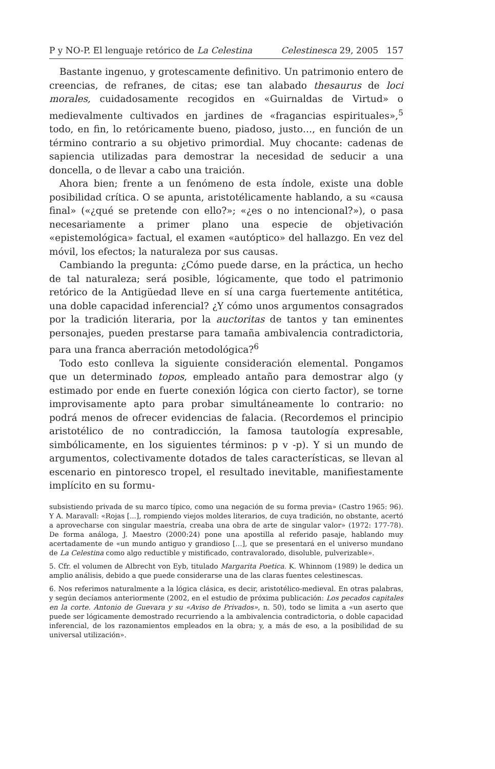P y NO-P. El lenguaje retórico de La Celestina Celestinesca 29, 2005 157
Bastante ingenuo, y grotescamente definitivo. Un patrimonio entero de creencias, de refranes, de citas; ese tan alabado thesaurus de loci morales, cuidadosamente recogidos en «Guirnaldas de Virtud» o medievalmente cultivados en jardines de «fragancias espirituales»,<sup>5</sup> todo, en fin, lo retóricamente bueno, piadoso, justo…, en función de un término contrario a su objetivo primordial. Muy chocante: cadenas de sapiencia utilizadas para demostrar la necesidad de seducir a una doncella, o de llevar a cabo una traición.
Ahora bien; frente a un fenómeno de esta índole, existe una doble posibilidad crítica. O se apunta, aristotélicamente hablando, a su «causa final» («¿qué se pretende con ello?»; «¿es o no intencional?»), o pasa necesariamente a primer plano una especie de objetivación «epistemológica» factual, el examen «autóptico» del hallazgo. En vez del móvil, los efectos; la naturaleza por sus causas.
Cambiando la pregunta: ¿Cómo puede darse, en la práctica, un hecho de tal naturaleza; será posible, lógicamente, que todo el patrimonio retórico de la Antigüedad lleve en sí una carga fuertemente antitética, una doble capacidad inferencial? ¿Y cómo unos argumentos consagrados por la tradición literaria, por la auctoritas de tantos y tan eminentes personajes, pueden prestarse para tamaña ambivalencia contradictoria, para una franca aberración metodológica?<sup>6</sup>
Todo esto conlleva la siguiente consideración elemental. Pongamos que un determinado topos, empleado antaño para demostrar algo (y estimado por ende en fuerte conexión lógica con cierto factor), se torne improvisamente apto para probar simultáneamente lo contrario: no podrá menos de ofrecer evidencias de falacia. (Recordemos el principio aristotélico de no contradicción, la famosa tautología expresable, simbólicamente, en los siguientes términos: p v -p). Y si un mundo de argumentos, colectivamente dotados de tales características, se llevan al escenario en pintoresco tropel, el resultado inevitable, manifiestamente implícito en su formu-
subsistiendo privada de su marco típico, como una negación de su forma previa» (Castro 1965: 96). Y A. Maravall: «Rojas [...], rompiendo viejos moldes literarios, de cuya tradición, no obstante, acertó a aprovecharse con singular maestría, creaba una obra de arte de singular valor» (1972: 177-78). De forma análoga, J. Maestro (2000:24) pone una apostilla al referido pasaje, hablando muy acertadamente de «un mundo antiguo y grandioso […], que se presentará en el universo mundano de La Celestina como algo reductible y mistificado, contravalorado, disoluble, pulverizable».
5. Cfr. el volumen de Albrecht von Eyb, titulado Margarita Poetica. K. Whinnom (1989) le dedica un amplio análisis, debido a que puede considerarse una de las claras fuentes celestinescas.
6. Nos referimos naturalmente a la lógica clásica, es decir, aristotélico-medieval. En otras palabras, y según decíamos anteriormente (2002, en el estudio de próxima publicación: Los pecados capitales en la corte. Antonio de Guevara y su «Aviso de Privados», n. 50), todo se limita a «un aserto que puede ser lógicamente demostrado recurriendo a la ambivalencia contradictoria, o doble capacidad inferencial, de los razonamientos empleados en la obra; y, a más de eso, a la posibilidad de su universal utilización».